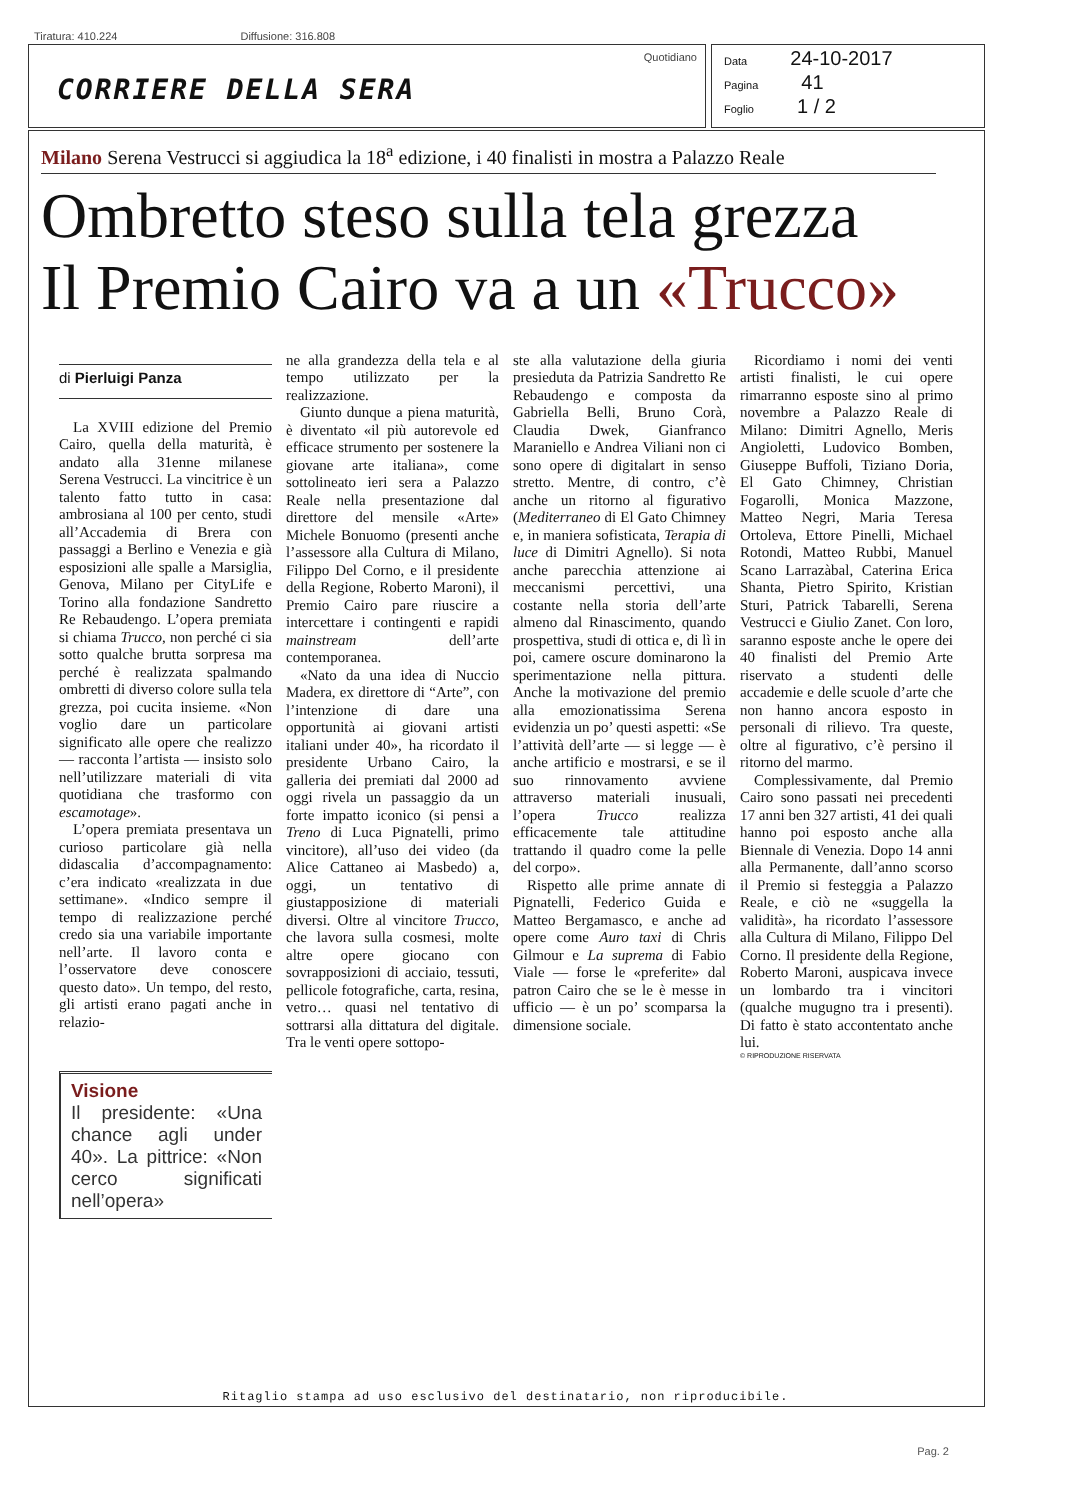Tiratura: 410.224 Diffusione: 316.808
CORRIERE DELLA SERA
Quotidiano
Data 24-10-2017
Pagina 41
Foglio 1 / 2
Milano Serena Vestrucci si aggiudica la 18<sup>a</sup> edizione, i 40 finalisti in mostra a Palazzo Reale
Ombretto steso sulla tela grezza
Il Premio Cairo va a un «Trucco»
di Pierluigi Panza
La XVIII edizione del Premio Cairo, quella della maturità, è andato alla 31enne milanese Serena Vestrucci. La vincitrice è un talento fatto tutto in casa: ambrosiana al 100 per cento, studi all’Accademia di Brera con passaggi a Berlino e Venezia e già esposizioni alle spalle a Marsiglia, Genova, Milano per CityLife e Torino alla fondazione Sandretto Re Rebaudengo. L’opera premiata si chiama Trucco, non perché ci sia sotto qualche brutta sorpresa ma perché è realizzata spalmando ombretti di diverso colore sulla tela grezza, poi cucita insieme. «Non voglio dare un particolare significato alle opere che realizzo — racconta l’artista — insisto solo nell’utilizzare materiali di vita quotidiana che trasformo con escamotage».
L’opera premiata presentava un curioso particolare già nella didascalia d’accompagnamento: c’era indicato «realizzata in due settimane». «Indico sempre il tempo di realizzazione perché credo sia una variabile importante nell’arte. Il lavoro conta e l’osservatore deve conoscere questo dato». Un tempo, del resto, gli artisti erano pagati anche in relazio-
Visione
Il presidente: «Una chance agli under 40». La pittrice: «Non cerco significati nell’opera»
ne alla grandezza della tela e al tempo utilizzato per la realizzazione.
Giunto dunque a piena maturità, è diventato «il più autorevole ed efficace strumento per sostenere la giovane arte italiana», come sottolineato ieri sera a Palazzo Reale nella presentazione dal direttore del mensile «Arte» Michele Bonuomo (presenti anche l’assessore alla Cultura di Milano, Filippo Del Corno, e il presidente della Regione, Roberto Maroni), il Premio Cairo pare riuscire a intercettare i contingenti e rapidi mainstream dell’arte contemporanea.
«Nato da una idea di Nuccio Madera, ex direttore di “Arte”, con l’intenzione di dare una opportunità ai giovani artisti italiani under 40», ha ricordato il presidente Urbano Cairo, la galleria dei premiati dal 2000 ad oggi rivela un passaggio da un forte impatto iconico (si pensi a Treno di Luca Pignatelli, primo vincitore), all’uso dei video (da Alice Cattaneo ai Masbedo) a, oggi, un tentativo di giustapposizione di materiali diversi. Oltre al vincitore Trucco, che lavora sulla cosmesi, molte altre opere giocano con sovrapposizioni di acciaio, tessuti, pellicole fotografiche, carta, resina, vetro… quasi nel tentativo di sottrarsi alla dittatura del digitale. Tra le venti opere sottopo-
ste alla valutazione della giuria presieduta da Patrizia Sandretto Re Rebaudengo e composta da Gabriella Belli, Bruno Corà, Claudia Dwek, Gianfranco Maraniello e Andrea Viliani non ci sono opere di digitalart in senso stretto. Mentre, di contro, c’è anche un ritorno al figurativo (Mediterraneo di El Gato Chimney e, in maniera sofisticata, Terapia di luce di Dimitri Agnello). Si nota anche parecchia attenzione ai meccanismi percettivi, una costante nella storia dell’arte almeno dal Rinascimento, quando prospettiva, studi di ottica e, di lì in poi, camere oscure dominarono la sperimentazione nella pittura. Anche la motivazione del premio alla emozionatissima Serena evidenzia un po’ questi aspetti: «Se l’attività dell’arte — si legge — è anche artificio e mostrarsi, e se il suo rinnovamento avviene attraverso materiali inusuali, l’opera Trucco realizza efficacemente tale attitudine trattando il quadro come la pelle del corpo».
Rispetto alle prime annate di Pignatelli, Federico Guida e Matteo Bergamasco, e anche ad opere come Auro taxi di Chris Gilmour e La suprema di Fabio Viale — forse le «preferite» dal patron Cairo che se le è messe in ufficio — è un po’ scomparsa la dimensione sociale.
Ricordiamo i nomi dei venti artisti finalisti, le cui opere rimarranno esposte sino al primo novembre a Palazzo Reale di Milano: Dimitri Agnello, Meris Angioletti, Ludovico Bomben, Giuseppe Buffoli, Tiziano Doria, El Gato Chimney, Christian Fogarolli, Monica Mazzone, Matteo Negri, Maria Teresa Ortoleva, Ettore Pinelli, Michael Rotondi, Matteo Rubbi, Manuel Scano Larrazàbal, Caterina Erica Shanta, Pietro Spirito, Kristian Sturi, Patrick Tabarelli, Serena Vestrucci e Giulio Zanet. Con loro, saranno esposte anche le opere dei 40 finalisti del Premio Arte riservato a studenti delle accademie e delle scuole d’arte che non hanno ancora esposto in personali di rilievo. Tra queste, oltre al figurativo, c’è persino il ritorno del marmo.
Complessivamente, dal Premio Cairo sono passati nei precedenti 17 anni ben 327 artisti, 41 dei quali hanno poi esposto anche alla Biennale di Venezia. Dopo 14 anni alla Permanente, dall’anno scorso il Premio si festeggia a Palazzo Reale, e ciò ne «suggella la validità», ha ricordato l’assessore alla Cultura di Milano, Filippo Del Corno. Il presidente della Regione, Roberto Maroni, auspicava invece un lombardo tra i vincitori (qualche mugugno tra i presenti). Di fatto è stato accontentato anche lui.
© RIPRODUZIONE RISERVATA
Ritaglio stampa ad uso esclusivo del destinatario, non riproducibile.
Pag. 2